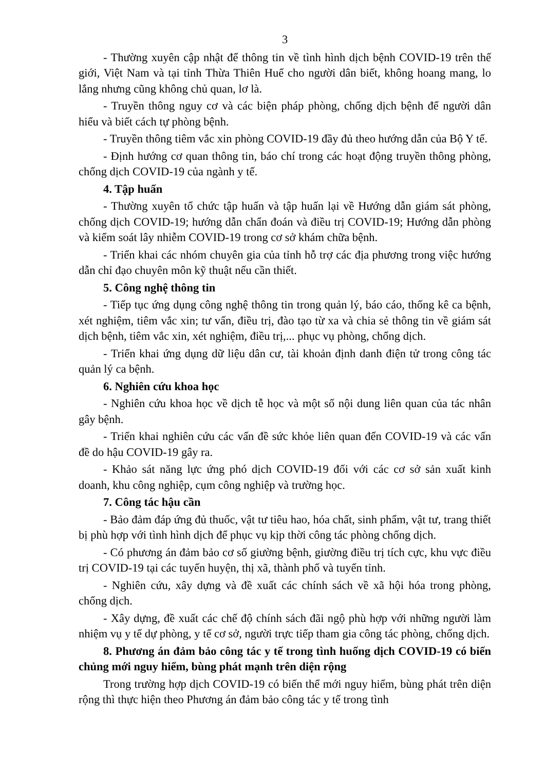3
- Thường xuyên cập nhật để thông tin về tình hình dịch bệnh COVID-19 trên thế giới, Việt Nam và tại tỉnh Thừa Thiên Huế cho người dân biết, không hoang mang, lo lắng nhưng cũng không chủ quan, lơ là.
- Truyền thông nguy cơ và các biện pháp phòng, chống dịch bệnh để người dân hiểu và biết cách tự phòng bệnh.
- Truyền thông tiêm vắc xin phòng COVID-19 đầy đủ theo hướng dẫn của Bộ Y tế.
- Định hướng cơ quan thông tin, báo chí trong các hoạt động truyền thông phòng, chống dịch COVID-19 của ngành y tế.
4. Tập huấn
- Thường xuyên tổ chức tập huấn và tập huấn lại về Hướng dẫn giám sát phòng, chống dịch COVID-19; hướng dẫn chẩn đoán và điều trị COVID-19; Hướng dẫn phòng và kiểm soát lây nhiễm COVID-19 trong cơ sở khám chữa bệnh.
- Triển khai các nhóm chuyên gia của tỉnh hỗ trợ các địa phương trong việc hướng dẫn chỉ đạo chuyên môn kỹ thuật nếu cần thiết.
5. Công nghệ thông tin
- Tiếp tục ứng dụng công nghệ thông tin trong quản lý, báo cáo, thống kê ca bệnh, xét nghiệm, tiêm vắc xin; tư vấn, điều trị, đào tạo từ xa và chia sẻ thông tin về giám sát dịch bệnh, tiêm vắc xin, xét nghiệm, điều trị,... phục vụ phòng, chống dịch.
- Triển khai ứng dụng dữ liệu dân cư, tài khoản định danh điện tử trong công tác quản lý ca bệnh.
6. Nghiên cứu khoa học
- Nghiên cứu khoa học về dịch tễ học và một số nội dung liên quan của tác nhân gây bệnh.
- Triển khai nghiên cứu các vấn đề sức khỏe liên quan đến COVID-19 và các vấn đề do hậu COVID-19 gây ra.
- Khảo sát năng lực ứng phó dịch COVID-19 đối với các cơ sở sản xuất kinh doanh, khu công nghiệp, cụm công nghiệp và trường học.
7. Công tác hậu cần
- Bảo đảm đáp ứng đủ thuốc, vật tư tiêu hao, hóa chất, sinh phẩm, vật tư, trang thiết bị phù hợp với tình hình dịch để phục vụ kịp thời công tác phòng chống dịch.
- Có phương án đảm bảo cơ số giường bệnh, giường điều trị tích cực, khu vực điều trị COVID-19 tại các tuyến huyện, thị xã, thành phố và tuyến tỉnh.
- Nghiên cứu, xây dựng và đề xuất các chính sách về xã hội hóa trong phòng, chống dịch.
- Xây dựng, đề xuất các chế độ chính sách đãi ngộ phù hợp với những người làm nhiệm vụ y tế dự phòng, y tế cơ sở, người trực tiếp tham gia công tác phòng, chống dịch.
8. Phương án đảm bảo công tác y tế trong tình huống dịch COVID-19 có biến chủng mới nguy hiểm, bùng phát mạnh trên diện rộng
Trong trường hợp dịch COVID-19 có biến thể mới nguy hiểm, bùng phát trên diện rộng thì thực hiện theo Phương án đảm bảo công tác y tế trong tình